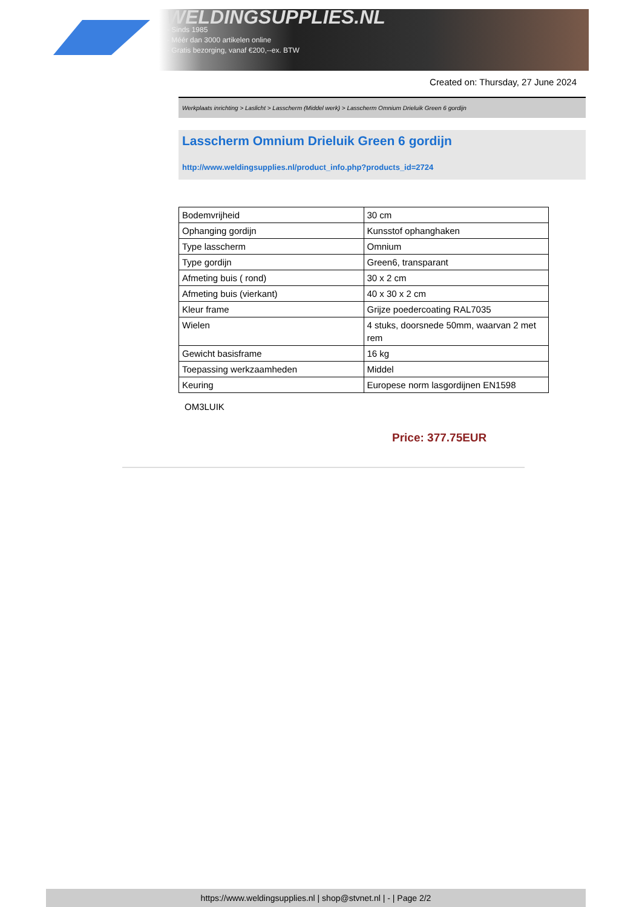WELDINGSUPPLIES.NL
- Sinds 1985
- Méér dan 3000 artikelen online
- Gratis bezorging, vanaf €200,--ex. BTW
Created on: Thursday, 27 June 2024
Werkplaats inrichting > Laslicht > Lasscherm (Middel werk) > Lasscherm Omnium Drieluik Green 6 gordijn
Lasscherm Omnium Drieluik Green 6 gordijn
http://www.weldingsupplies.nl/product_info.php?products_id=2724
| Bodemvrijheid | 30 cm |
| Ophanging gordijn | Kunsstof ophanghaken |
| Type lasscherm | Omnium |
| Type gordijn | Green6, transparant |
| Afmeting buis ( rond) | 30 x 2 cm |
| Afmeting buis (vierkant) | 40 x 30 x 2 cm |
| Kleur frame | Grijze poedercoating RAL7035 |
| Wielen | 4 stuks, doorsnede 50mm, waarvan 2 met rem |
| Gewicht basisframe | 16 kg |
| Toepassing werkzaamheden | Middel |
| Keuring | Europese norm lasgordijnen EN1598 |
OM3LUIK
Price: 377.75EUR
https://www.weldingsupplies.nl | shop@stvnet.nl | - | Page 2/2